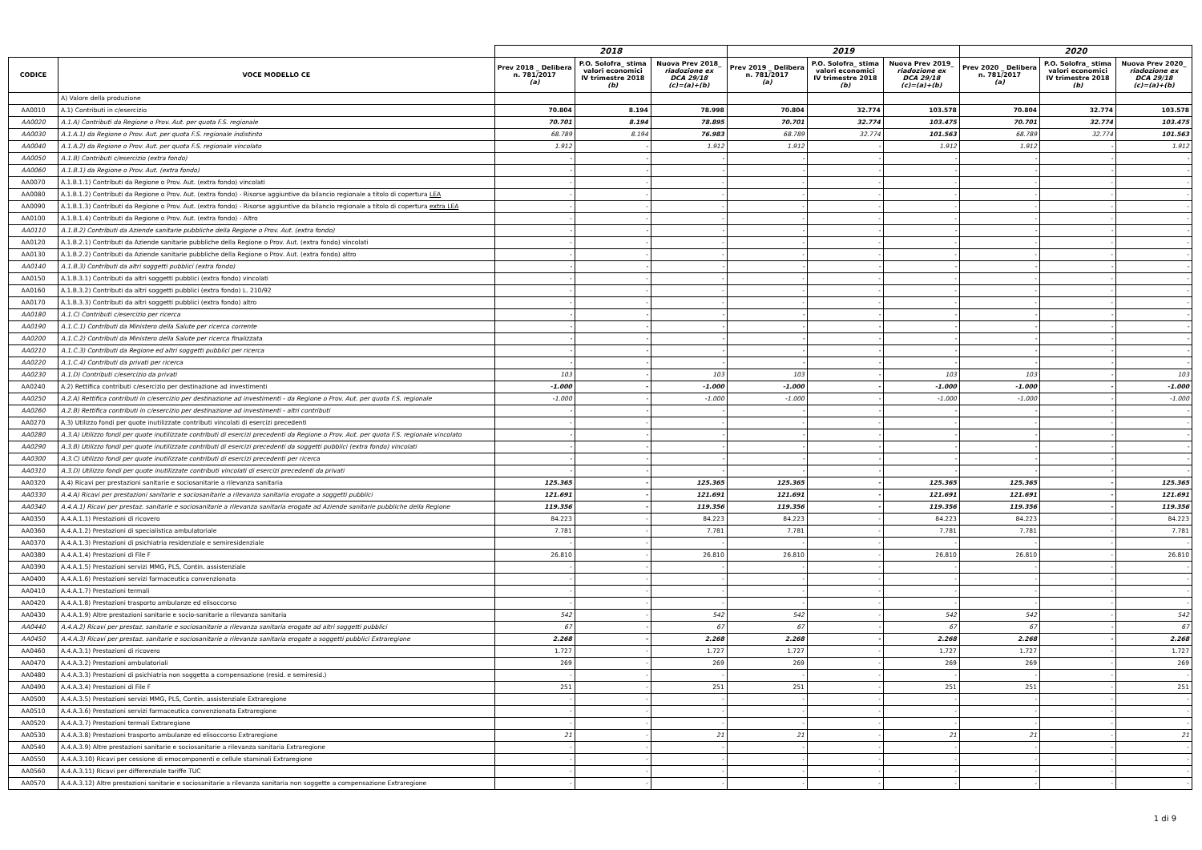| | | 2018 | | | 2019 | | | 2020 | | |
| --- | --- | --- | --- | --- | --- | --- | --- | --- | --- | --- |
| CODICE | VOCE MODELLO CE | Prev 2018 _ Delibera n. 781/2017 (a) | P.O. Solofra_ stima valori economici IV trimestre 2018 (b) | Nuova Prev 2018_ riadozione ex DCA 29/18 (c)=(a)+(b) | Prev 2019 _ Delibera n. 781/2017 (a) | P.O. Solofra_ stima valori economici IV trimestre 2018 (b) | Nuova Prev 2019_ riadozione ex DCA 29/18 (c)=(a)+(b) | Prev 2020 _ Delibera n. 781/2017 (a) | P.O. Solofra_ stima valori economici IV trimestre 2018 (b) | Nuova Prev 2020_ riadozione ex DCA 29/18 (c)=(a)+(b) |
| | A) Valore della produzione | | | | | | | | | |
| AA0010 | A.1) Contributi in c/esercizio | 70.804 | 8.194 | 78.998 | 70.804 | 32.774 | 103.578 | 70.804 | 32.774 | 103.578 |
| AA0020 | A.1.A) Contributi da Regione o Prov. Aut. per quota F.S. regionale | 70.701 | 8.194 | 78.895 | 70.701 | 32.774 | 103.475 | 70.701 | 32.774 | 103.475 |
| AA0030 | A.1.A.1) da Regione o Prov. Aut. per quota F.S. regionale indistinto | 68.789 | 8.194 | 76.983 | 68.789 | 32.774 | 101.563 | 68.789 | 32.774 | 101.563 |
| AA0040 | A.1.A.2) da Regione o Prov. Aut. per quota F.S. regionale vincolato | 1.912 | - | 1.912 | 1.912 | - | 1.912 | 1.912 | - | 1.912 |
| AA0050 | A.1.B) Contributi c/esercizio (extra fondo) | - | - | - | - | - | - | - | - | - |
| AA0060 | A.1.B.1) da Regione o Prov. Aut. (extra fondo) | - | - | - | - | - | - | - | - | - |
| AA0070 | A.1.B.1.1) Contributi da Regione o Prov. Aut. (extra fondo) vincolati | - | - | - | - | - | - | - | - | - |
| AA0080 | A.1.B.1.2) Contributi da Regione o Prov. Aut. (extra fondo) - Risorse aggiuntive da bilancio regionale a titolo di copertura LEA | - | - | - | - | - | - | - | - | - |
| AA0090 | A.1.B.1.3) Contributi da Regione o Prov. Aut. (extra fondo) - Risorse aggiuntive da bilancio regionale a titolo di copertura extra LEA | - | - | - | - | - | - | - | - | - |
| AA0100 | A.1.B.1.4) Contributi da Regione o Prov. Aut. (extra fondo) - Altro | - | - | - | - | - | - | - | - | - |
| AA0110 | A.1.B.2) Contributi da Aziende sanitarie pubbliche della Regione o Prov. Aut. (extra fondo) | - | - | - | - | - | - | - | - | - |
| AA0120 | A.1.B.2.1) Contributi da Aziende sanitarie pubbliche della Regione o Prov. Aut. (extra fondo) vincolati | - | - | - | - | - | - | - | - | - |
| AA0130 | A.1.B.2.2) Contributi da Aziende sanitarie pubbliche della Regione o Prov. Aut. (extra fondo) altro | - | - | - | - | - | - | - | - | - |
| AA0140 | A.1.B.3) Contributi da altri soggetti pubblici (extra fondo) | - | - | - | - | - | - | - | - | - |
| AA0150 | A.1.B.3.1) Contributi da altri soggetti pubblici (extra fondo) vincolati | - | - | - | - | - | - | - | - | - |
| AA0160 | A.1.B.3.2) Contributi da altri soggetti pubblici (extra fondo) L. 210/92 | - | - | - | - | - | - | - | - | - |
| AA0170 | A.1.B.3.3) Contributi da altri soggetti pubblici (extra fondo) altro | - | - | - | - | - | - | - | - | - |
| AA0180 | A.1.C) Contributi c/esercizio per ricerca | - | - | - | - | - | - | - | - | - |
| AA0190 | A.1.C.1) Contributi da Ministero della Salute per ricerca corrente | - | - | - | - | - | - | - | - | - |
| AA0200 | A.1.C.2) Contributi da Ministero della Salute per ricerca finalizzata | - | - | - | - | - | - | - | - | - |
| AA0210 | A.1.C.3) Contributi da Regione ed altri soggetti pubblici per ricerca | - | - | - | - | - | - | - | - | - |
| AA0220 | A.1.C.4) Contributi da privati per ricerca | - | - | - | - | - | - | - | - | - |
| AA0230 | A.1.D) Contributi c/esercizio da privati | 103 | - | 103 | 103 | - | 103 | 103 | - | 103 |
| AA0240 | A.2) Rettifica contributi c/esercizio per destinazione ad investimenti | -1.000 | - | -1.000 | -1.000 | - | -1.000 | -1.000 | - | -1.000 |
| AA0250 | A.2.A) Rettifica contributi in c/esercizio per destinazione ad investimenti - da Regione o Prov. Aut. per quota F.S. regionale | -1.000 | - | -1.000 | -1.000 | - | -1.000 | -1.000 | - | -1.000 |
| AA0260 | A.2.B) Rettifica contributi in c/esercizio per destinazione ad investimenti - altri contributi | - | - | - | - | - | - | - | - | - |
| AA0270 | A.3) Utilizzo fondi per quote inutilizzate contributi vincolati di esercizi precedenti | - | - | - | - | - | - | - | - | - |
| AA0280 | A.3.A) Utilizzo fondi per quote inutilizzate contributi di esercizi precedenti da Regione o Prov. Aut. per quota F.S. regionale vincolato | - | - | - | - | - | - | - | - | - |
| AA0290 | A.3.B) Utilizzo fondi per quote inutilizzate contributi di esercizi precedenti da soggetti pubblici (extra fondo) vincolati | - | - | - | - | - | - | - | - | - |
| AA0300 | A.3.C) Utilizzo fondi per quote inutilizzate contributi di esercizi precedenti per ricerca | - | - | - | - | - | - | - | - | - |
| AA0310 | A.3.D) Utilizzo fondi per quote inutilizzate contributi vincolati di esercizi precedenti da privati | - | - | - | - | - | - | - | - | - |
| AA0320 | A.4) Ricavi per prestazioni sanitarie e sociosanitarie a rilevanza sanitaria | 125.365 | - | 125.365 | 125.365 | - | 125.365 | 125.365 | - | 125.365 |
| AA0330 | A.4.A) Ricavi per prestazioni sanitarie e sociosanitarie a rilevanza sanitaria erogate a soggetti pubblici | 121.691 | - | 121.691 | 121.691 | - | 121.691 | 121.691 | - | 121.691 |
| AA0340 | A.4.A.1) Ricavi per prestaz. sanitarie e sociosanitarie a rilevanza sanitaria erogate ad Aziende sanitarie pubbliche della Regione | 119.356 | - | 119.356 | 119.356 | - | 119.356 | 119.356 | - | 119.356 |
| AA0350 | A.4.A.1.1) Prestazioni di ricovero | 84.223 | - | 84.223 | 84.223 | - | 84.223 | 84.223 | - | 84.223 |
| AA0360 | A.4.A.1.2) Prestazioni di specialistica ambulatoriale | 7.781 | - | 7.781 | 7.781 | - | 7.781 | 7.781 | - | 7.781 |
| AA0370 | A.4.A.1.3) Prestazioni di psichiatria residenziale e semiresidenziale | - | - | - | - | - | - | - | - | - |
| AA0380 | A.4.A.1.4) Prestazioni di File F | 26.810 | - | 26.810 | 26.810 | - | 26.810 | 26.810 | - | 26.810 |
| AA0390 | A.4.A.1.5) Prestazioni servizi MMG, PLS, Contin. assistenziale | - | - | - | - | - | - | - | - | - |
| AA0400 | A.4.A.1.6) Prestazioni servizi farmaceutica convenzionata | - | - | - | - | - | - | - | - | - |
| AA0410 | A.4.A.1.7) Prestazioni termali | - | - | - | - | - | - | - | - | - |
| AA0420 | A.4.A.1.8) Prestazioni trasporto ambulanze ed elisoccorso | - | - | - | - | - | - | - | - | - |
| AA0430 | A.4.A.1.9) Altre prestazioni sanitarie e socio-sanitarie a rilevanza sanitaria | 542 | - | 542 | 542 | - | 542 | 542 | - | 542 |
| AA0440 | A.4.A.2) Ricavi per prestaz. sanitarie e sociosanitarie a rilevanza sanitaria erogate ad altri soggetti pubblici | 67 | - | 67 | 67 | - | 67 | 67 | - | 67 |
| AA0450 | A.4.A.3) Ricavi per prestaz. sanitarie e sociosanitarie a rilevanza sanitaria erogate a soggetti pubblici Extraregione | 2.268 | - | 2.268 | 2.268 | - | 2.268 | 2.268 | - | 2.268 |
| AA0460 | A.4.A.3.1) Prestazioni di ricovero | 1.727 | - | 1.727 | 1.727 | - | 1.727 | 1.727 | - | 1.727 |
| AA0470 | A.4.A.3.2) Prestazioni ambulatoriali | 269 | - | 269 | 269 | - | 269 | 269 | - | 269 |
| AA0480 | A.4.A.3.3) Prestazioni di psichiatria non soggetta a compensazione (resid. e semiresid.) | - | - | - | - | - | - | - | - | - |
| AA0490 | A.4.A.3.4) Prestazioni di File F | 251 | - | 251 | 251 | - | 251 | 251 | - | 251 |
| AA0500 | A.4.A.3.5) Prestazioni servizi MMG, PLS, Contin. assistenziale Extraregione | - | - | - | - | - | - | - | - | - |
| AA0510 | A.4.A.3.6) Prestazioni servizi farmaceutica convenzionata Extraregione | - | - | - | - | - | - | - | - | - |
| AA0520 | A.4.A.3.7) Prestazioni termali Extraregione | - | - | - | - | - | - | - | - | - |
| AA0530 | A.4.A.3.8) Prestazioni trasporto ambulanze ed elisoccorso Extraregione | 21 | - | 21 | 21 | - | 21 | 21 | - | 21 |
| AA0540 | A.4.A.3.9) Altre prestazioni sanitarie e sociosanitarie a rilevanza sanitaria Extraregione | - | - | - | - | - | - | - | - | - |
| AA0550 | A.4.A.3.10) Ricavi per cessione di emocomponenti e cellule staminali Extraregione | - | - | - | - | - | - | - | - | - |
| AA0560 | A.4.A.3.11) Ricavi per differenziale tariffe TUC | - | - | - | - | - | - | - | - | - |
| AA0570 | A.4.A.3.12) Altre prestazioni sanitarie e sociosanitarie a rilevanza sanitaria non soggette a compensazione Extraregione | - | - | - | - | - | - | - | - | - |
1 di 9